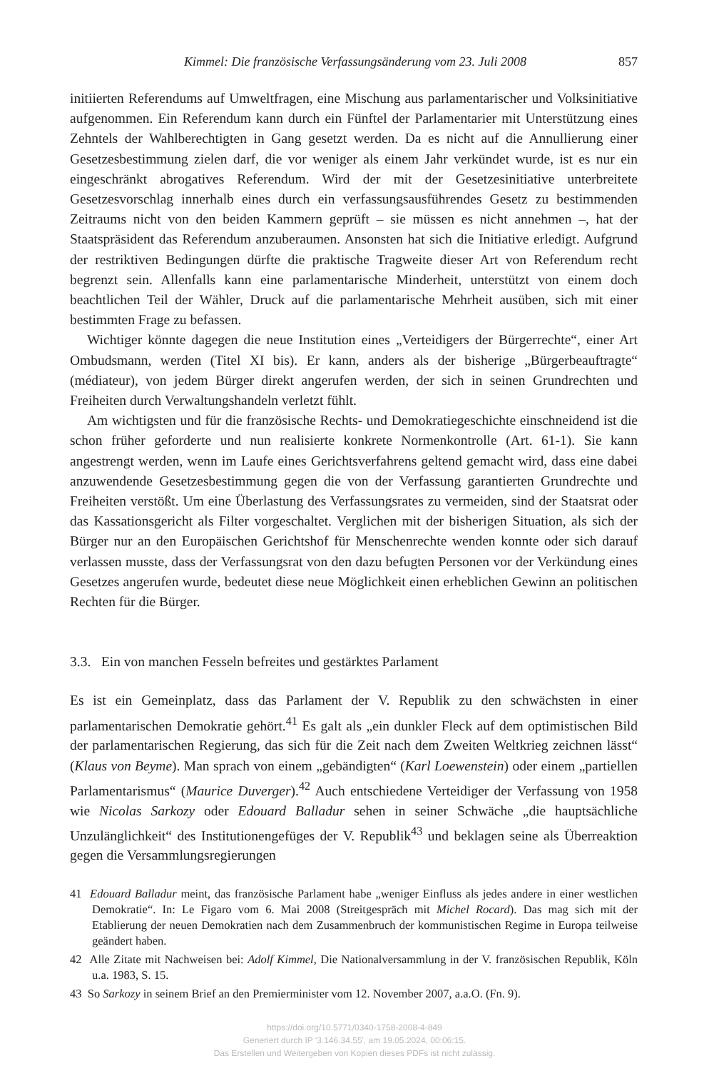Kimmel: Die französische Verfassungsänderung vom 23. Juli 2008 857
initiierten Referendums auf Umweltfragen, eine Mischung aus parlamentarischer und Volksinitiative aufgenommen. Ein Referendum kann durch ein Fünftel der Parlamentarier mit Unterstützung eines Zehntels der Wahlberechtigten in Gang gesetzt werden. Da es nicht auf die Annullierung einer Gesetzesbestimmung zielen darf, die vor weniger als einem Jahr verkündet wurde, ist es nur ein eingeschränkt abrogatives Referendum. Wird der mit der Gesetzesinitiative unterbreitete Gesetzesvorschlag innerhalb eines durch ein verfassungsausführendes Gesetz zu bestimmenden Zeitraums nicht von den beiden Kammern geprüft – sie müssen es nicht annehmen –, hat der Staatspräsident das Referendum anzuberaumen. Ansonsten hat sich die Initiative erledigt. Aufgrund der restriktiven Bedingungen dürfte die praktische Tragweite dieser Art von Referendum recht begrenzt sein. Allenfalls kann eine parlamentarische Minderheit, unterstützt von einem doch beachtlichen Teil der Wähler, Druck auf die parlamentarische Mehrheit ausüben, sich mit einer bestimmten Frage zu befassen.
Wichtiger könnte dagegen die neue Institution eines „Verteidigers der Bürgerrechte“, einer Art Ombudsmann, werden (Titel XI bis). Er kann, anders als der bisherige „Bürgerbeauftragte“ (médiateur), von jedem Bürger direkt angerufen werden, der sich in seinen Grundrechten und Freiheiten durch Verwaltungshandeln verletzt fühlt.
Am wichtigsten und für die französische Rechts- und Demokratiegeschichte einschneidend ist die schon früher geforderte und nun realisierte konkrete Normenkontrolle (Art. 61-1). Sie kann angestrengt werden, wenn im Laufe eines Gerichtsverfahrens geltend gemacht wird, dass eine dabei anzuwendende Gesetzesbestimmung gegen die von der Verfassung garantierten Grundrechte und Freiheiten verstößt. Um eine Überlastung des Verfassungsrates zu vermeiden, sind der Staatsrat oder das Kassationsgericht als Filter vorgeschaltet. Verglichen mit der bisherigen Situation, als sich der Bürger nur an den Europäischen Gerichtshof für Menschenrechte wenden konnte oder sich darauf verlassen musste, dass der Verfassungsrat von den dazu befugten Personen vor der Verkündung eines Gesetzes angerufen wurde, bedeutet diese neue Möglichkeit einen erheblichen Gewinn an politischen Rechten für die Bürger.
3.3. Ein von manchen Fesseln befreites und gestärktes Parlament
Es ist ein Gemeinplatz, dass das Parlament der V. Republik zu den schwächsten in einer parlamentarischen Demokratie gehört.<sup>41</sup> Es galt als „ein dunkler Fleck auf dem optimistischen Bild der parlamentarischen Regierung, das sich für die Zeit nach dem Zweiten Weltkrieg zeichnen lässt“ (Klaus von Beyme). Man sprach von einem „gebändigten“ (Karl Loewenstein) oder einem „partiellen Parlamentarismus“ (Maurice Duverger).<sup>42</sup> Auch entschiedene Verteidiger der Verfassung von 1958 wie Nicolas Sarkozy oder Edouard Balladur sehen in seiner Schwäche „die hauptsächliche Unzulänglichkeit“ des Institutionengefüges der V. Republik<sup>43</sup> und beklagen seine als Überreaktion gegen die Versammlungsregierungen
41 Edouard Balladur meint, das französische Parlament habe „weniger Einfluss als jedes andere in einer westlichen Demokratie“. In: Le Figaro vom 6. Mai 2008 (Streitgespräch mit Michel Rocard). Das mag sich mit der Etablierung der neuen Demokratien nach dem Zusammenbruch der kommunistischen Regime in Europa teilweise geändert haben.
42 Alle Zitate mit Nachweisen bei: Adolf Kimmel, Die Nationalversammlung in der V. französischen Republik, Köln u.a. 1983, S. 15.
43 So Sarkozy in seinem Brief an den Premierminister vom 12. November 2007, a.a.O. (Fn. 9).
https://doi.org/10.5771/0340-1758-2008-4-849
Generiert durch IP '3.146.34.55', am 19.05.2024, 00:06:15.
Das Erstellen und Weitergeben von Kopien dieses PDFs ist nicht zulässig.